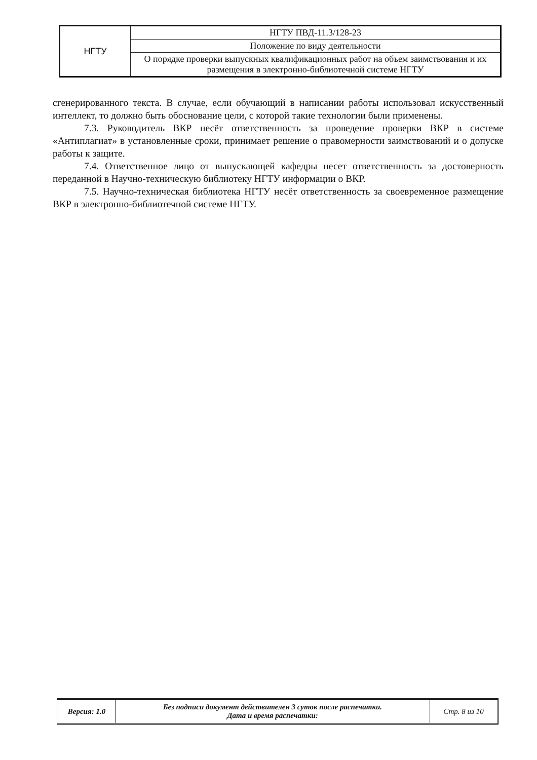| НГТУ | НГТУ ПВД-11.3/128-23 |
| | Положение по виду деятельности |
| | О порядке проверки выпускных квалификационных работ на объем заимствования и их размещения в электронно-библиотечной системе НГТУ |
сгенерированного текста. В случае, если обучающий в написании работы использовал искусственный интеллект, то должно быть обоснование цели, с которой такие технологии были применены.
7.3. Руководитель ВКР несёт ответственность за проведение проверки ВКР в системе «Антиплагиат» в установленные сроки, принимает решение о правомерности заимствований и о допуске работы к защите.
7.4. Ответственное лицо от выпускающей кафедры несет ответственность за достоверность переданной в Научно-техническую библиотеку НГТУ информации о ВКР.
7.5. Научно-техническая библиотека НГТУ несёт ответственность за своевременное размещение ВКР в электронно-библиотечной системе НГТУ.
| Версия: 1.0 | Без подписи документ действителен 3 суток после распечатки. Дата и время распечатки: | Стр. 8 из 10 |